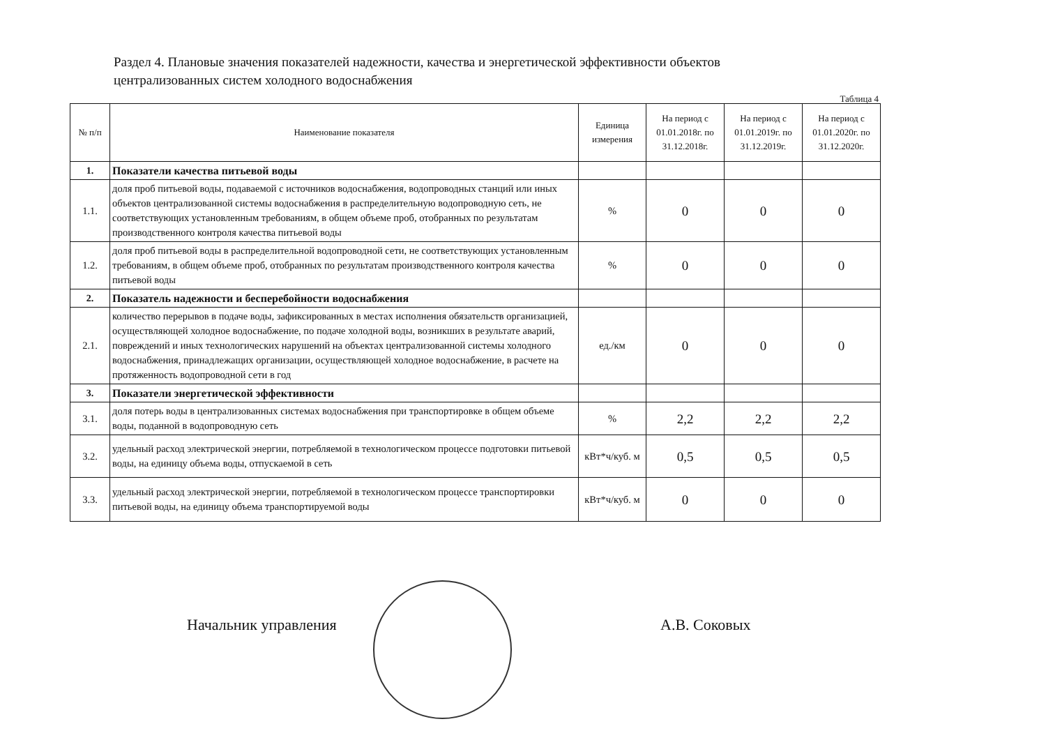Раздел 4. Плановые значения показателей надежности, качества и энергетической эффективности объектов централизованных систем холодного водоснабжения
Таблица 4
| № п/п | Наименование показателя | Единица измерения | На период с 01.01.2018г. по 31.12.2018г. | На период с 01.01.2019г. по 31.12.2019г. | На период с 01.01.2020г. по 31.12.2020г. |
| --- | --- | --- | --- | --- | --- |
| 1. | Показатели качества питьевой воды | | | | |
| 1.1. | доля проб питьевой воды, подаваемой с источников водоснабжения, водопроводных станций или иных объектов централизованной системы водоснабжения в распределительную водопроводную сеть, не соответствующих установленным требованиям, в общем объеме проб, отобранных по результатам производственного контроля качества питьевой воды | % | 0 | 0 | 0 |
| 1.2. | доля проб питьевой воды в распределительной водопроводной сети, не соответствующих установленным требованиям, в общем объеме проб, отобранных по результатам производственного контроля качества питьевой воды | % | 0 | 0 | 0 |
| 2. | Показатель надежности и бесперебойности водоснабжения | | | | |
| 2.1. | количество перерывов в подаче воды, зафиксированных в местах исполнения обязательств организацией, осуществляющей холодное водоснабжение, по подаче холодной воды, возникших в результате аварий, повреждений и иных технологических нарушений на объектах централизованной системы холодного водоснабжения, принадлежащих организации, осуществляющей холодное водоснабжение, в расчете на протяженность водопроводной сети в год | ед./км | 0 | 0 | 0 |
| 3. | Показатели энергетической эффективности | | | | |
| 3.1. | доля потерь воды в централизованных системах водоснабжения при транспортировке в общем объеме воды, поданной в водопроводную сеть | % | 2,2 | 2,2 | 2,2 |
| 3.2. | удельный расход электрической энергии, потребляемой в технологическом процессе подготовки питьевой воды, на единицу объема воды, отпускаемой в сеть | кВт*ч/куб. м | 0,5 | 0,5 | 0,5 |
| 3.3. | удельный расход электрической энергии, потребляемой в технологическом процессе транспортировки питьевой воды, на единицу объема транспортируемой воды | кВт*ч/куб. м | 0 | 0 | 0 |
Начальник управления А.В. Соковых